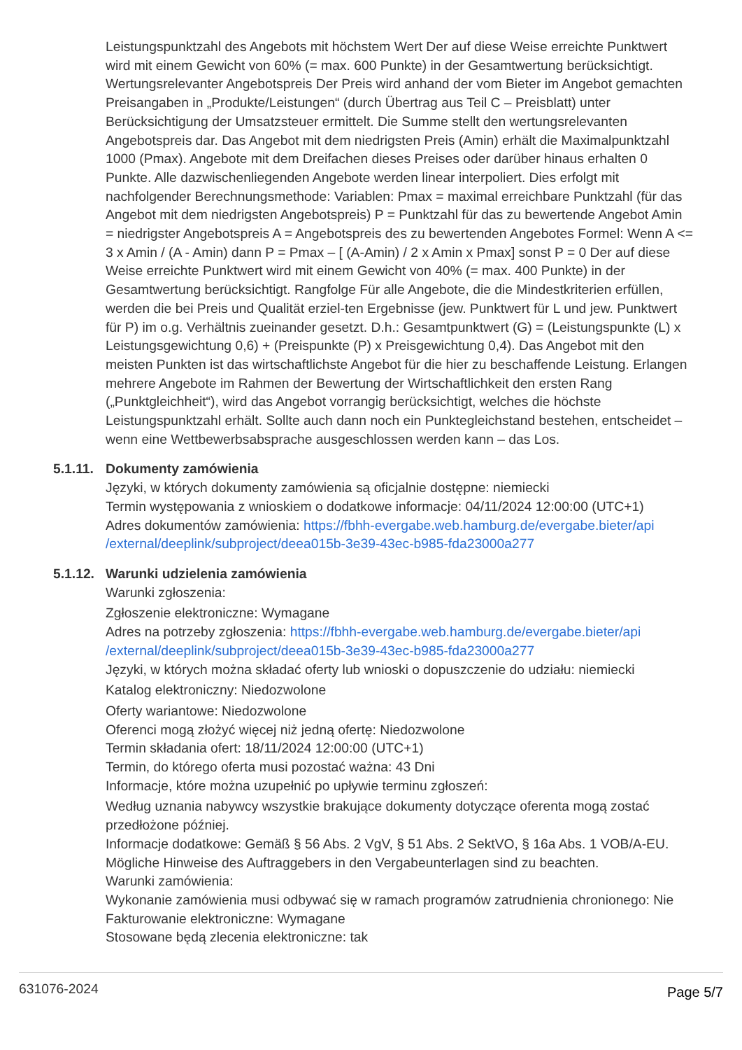Leistungspunktzahl des Angebots mit höchstem Wert Der auf diese Weise erreichte Punktwert wird mit einem Gewicht von 60% (= max. 600 Punkte) in der Gesamtwertung berücksichtigt. Wertungsrelevanter Angebotspreis Der Preis wird anhand der vom Bieter im Angebot gemachten Preisangaben in „Produkte/Leistungen“ (durch Übertrag aus Teil C – Preisblatt) unter Berücksichtigung der Umsatzsteuer ermittelt. Die Summe stellt den wertungsrelevanten Angebotspreis dar. Das Angebot mit dem niedrigsten Preis (Amin) erhält die Maximalpunktzahl 1000 (Pmax). Angebote mit dem Dreifachen dieses Preises oder darüber hinaus erhalten 0 Punkte. Alle dazwischenliegenden Angebote werden linear interpoliert. Dies erfolgt mit nachfolgender Berechnungsmethode: Variablen: Pmax = maximal erreichbare Punktzahl (für das Angebot mit dem niedrigsten Angebotspreis) P = Punktzahl für das zu bewertende Angebot Amin = niedrigster Angebotspreis A = Angebotspreis des zu bewertenden Angebotes Formel: Wenn A <= 3 x Amin / (A - Amin) dann P = Pmax – [ (A-Amin) / 2 x Amin x Pmax] sonst P = 0 Der auf diese Weise erreichte Punktwert wird mit einem Gewicht von 40% (= max. 400 Punkte) in der Gesamtwertung berücksichtigt. Rangfolge Für alle Angebote, die die Mindestkriterien erfüllen, werden die bei Preis und Qualität erziel-ten Ergebnisse (jew. Punktwert für L und jew. Punktwert für P) im o.g. Verhältnis zueinander gesetzt. D.h.: Gesamtpunktwert (G) = (Leistungspunkte (L) x Leistungsgewichtung 0,6) + (Preispunkte (P) x Preisgewichtung 0,4). Das Angebot mit den meisten Punkten ist das wirtschaftlichste Angebot für die hier zu beschaffende Leistung. Erlangen mehrere Angebote im Rahmen der Bewertung der Wirtschaftlichkeit den ersten Rang („Punktgleichheit“), wird das Angebot vorrangig berücksichtigt, welches die höchste Leistungspunktzahl erhält. Sollte auch dann noch ein Punktegleichstand bestehen, entscheidet – wenn eine Wettbewerbsabsprache ausgeschlossen werden kann – das Los.
5.1.11.
Dokumenty zamówienia
Języki, w których dokumenty zamówienia są oficjalnie dostępne: niemiecki
Termin występowania z wnioskiem o dodatkowe informacje: 04/11/2024 12:00:00 (UTC+1)
Adres dokumentów zamówienia: https://fbhh-evergabe.web.hamburg.de/evergabe.bieter/api /external/deeplink/subproject/deea015b-3e39-43ec-b985-fda23000a277
5.1.12.
Warunki udzielenia zamówienia
Warunki zgłoszenia:
Zgłoszenie elektroniczne: Wymagane
Adres na potrzeby zgłoszenia: https://fbhh-evergabe.web.hamburg.de/evergabe.bieter/api /external/deeplink/subproject/deea015b-3e39-43ec-b985-fda23000a277
Języki, w których można składać oferty lub wnioski o dopuszczenie do udziału: niemiecki
Katalog elektroniczny: Niedozwolone
Oferty wariantowe: Niedozwolone
Oferenci mogą złożyć więcej niż jedną ofertę: Niedozwolone
Termin składania ofert: 18/11/2024 12:00:00 (UTC+1)
Termin, do którego oferta musi pozostać ważna: 43 Dni
Informacje, które można uzupełnić po upływie terminu zgłoszeń:
Według uznania nabywcy wszystkie brakujące dokumenty dotyczące oferenta mogą zostać przedłożone później.
Informacje dodatkowe: Gemäß § 56 Abs. 2 VgV, § 51 Abs. 2 SektVO, § 16a Abs. 1 VOB/A-EU. Mögliche Hinweise des Auftraggebers in den Vergabeunterlagen sind zu beachten.
Warunki zamówienia:
Wykonanie zamówienia musi odbywać się w ramach programów zatrudnienia chronionego: Nie
Fakturowanie elektroniczne: Wymagane
Stosowane będą zlecenia elektroniczne: tak
631076-2024 Page 5/7